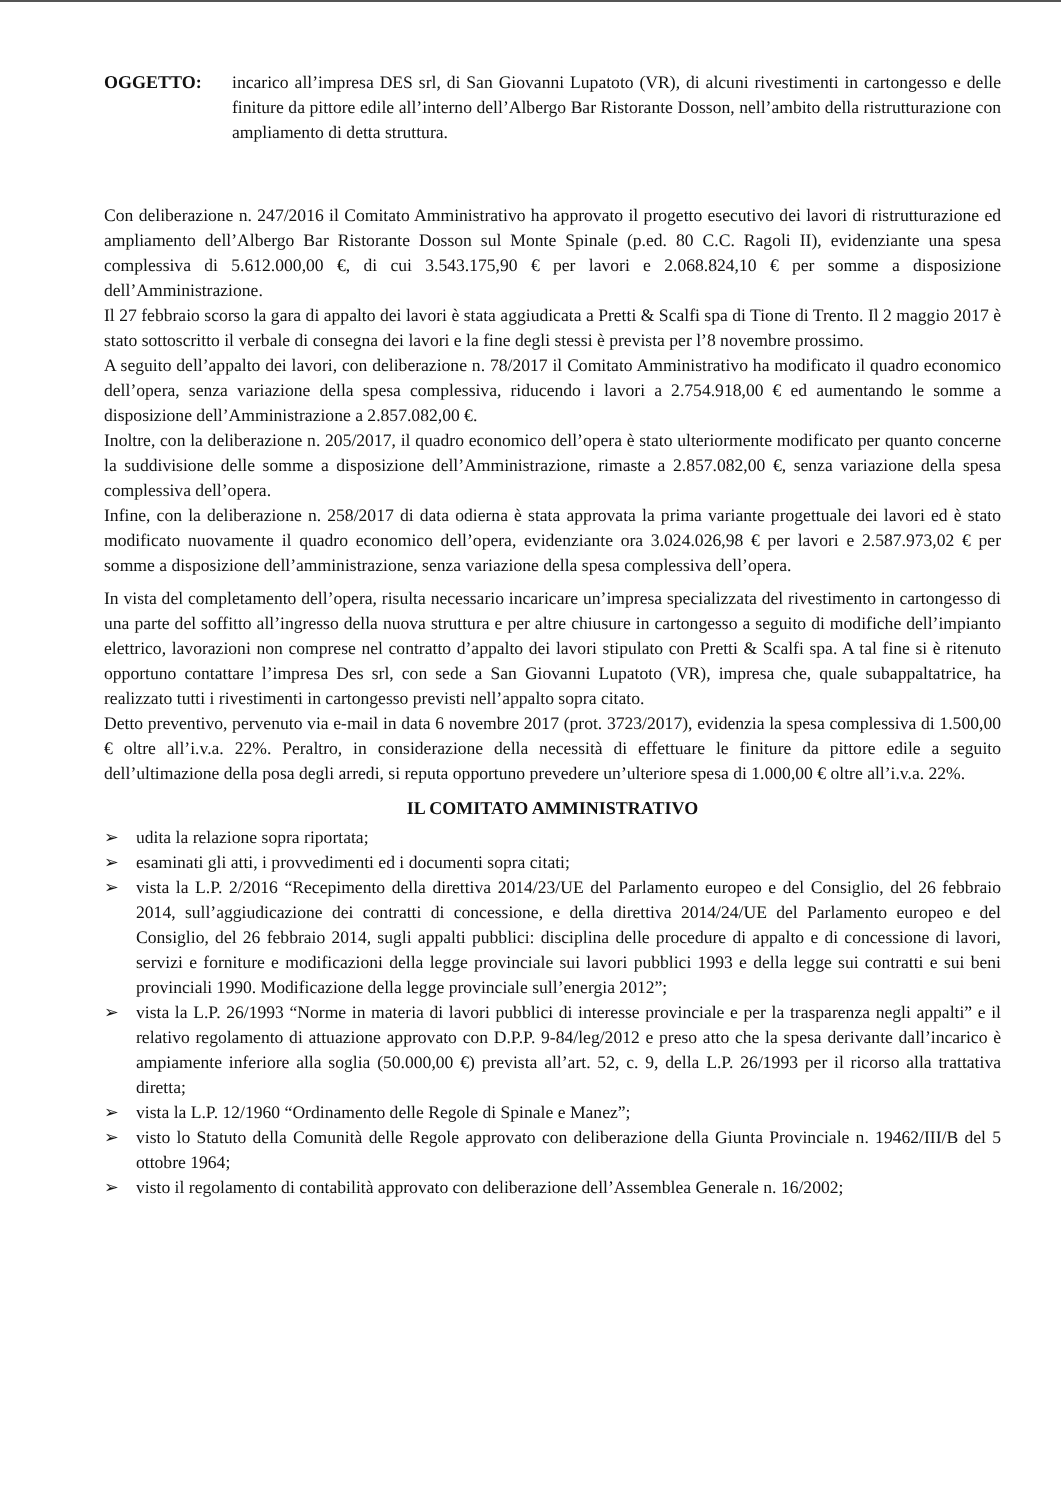OGGETTO: incarico all’impresa DES srl, di San Giovanni Lupatoto (VR), di alcuni rivestimenti in cartongesso e delle finiture da pittore edile all’interno dell’Albergo Bar Ristorante Dosson, nell’ambito della ristrutturazione con ampliamento di detta struttura.
Con deliberazione n. 247/2016 il Comitato Amministrativo ha approvato il progetto esecutivo dei lavori di ristrutturazione ed ampliamento dell’Albergo Bar Ristorante Dosson sul Monte Spinale (p.ed. 80 C.C. Ragoli II), evidenziante una spesa complessiva di 5.612.000,00 €, di cui 3.543.175,90 € per lavori e 2.068.824,10 € per somme a disposizione dell’Amministrazione.
Il 27 febbraio scorso la gara di appalto dei lavori è stata aggiudicata a Pretti & Scalfi spa di Tione di Trento. Il 2 maggio 2017 è stato sottoscritto il verbale di consegna dei lavori e la fine degli stessi è prevista per l’8 novembre prossimo.
A seguito dell’appalto dei lavori, con deliberazione n. 78/2017 il Comitato Amministrativo ha modificato il quadro economico dell’opera, senza variazione della spesa complessiva, riducendo i lavori a 2.754.918,00 € ed aumentando le somme a disposizione dell’Amministrazione a 2.857.082,00 €.
Inoltre, con la deliberazione n. 205/2017, il quadro economico dell’opera è stato ulteriormente modificato per quanto concerne la suddivisione delle somme a disposizione dell’Amministrazione, rimaste a 2.857.082,00 €, senza variazione della spesa complessiva dell’opera.
Infine, con la deliberazione n. 258/2017 di data odierna è stata approvata la prima variante progettuale dei lavori ed è stato modificato nuovamente il quadro economico dell’opera, evidenziante ora 3.024.026,98 € per lavori e 2.587.973,02 € per somme a disposizione dell’amministrazione, senza variazione della spesa complessiva dell’opera.
In vista del completamento dell’opera, risulta necessario incaricare un’impresa specializzata del rivestimento in cartongesso di una parte del soffitto all’ingresso della nuova struttura e per altre chiusure in cartongesso a seguito di modifiche dell’impianto elettrico, lavorazioni non comprese nel contratto d’appalto dei lavori stipulato con Pretti & Scalfi spa. A tal fine si è ritenuto opportuno contattare l’impresa Des srl, con sede a San Giovanni Lupatoto (VR), impresa che, quale subappaltatrice, ha realizzato tutti i rivestimenti in cartongesso previsti nell’appalto sopra citato.
Detto preventivo, pervenuto via e-mail in data 6 novembre 2017 (prot. 3723/2017), evidenzia la spesa complessiva di 1.500,00 € oltre all’i.v.a. 22%. Peraltro, in considerazione della necessità di effettuare le finiture da pittore edile a seguito dell’ultimazione della posa degli arredi, si reputa opportuno prevedere un’ulteriore spesa di 1.000,00 € oltre all’i.v.a. 22%.
IL COMITATO AMMINISTRATIVO
➢ udita la relazione sopra riportata;
➢ esaminati gli atti, i provvedimenti ed i documenti sopra citati;
➢ vista la L.P. 2/2016 “Recepimento della direttiva 2014/23/UE del Parlamento europeo e del Consiglio, del 26 febbraio 2014, sull’aggiudicazione dei contratti di concessione, e della direttiva 2014/24/UE del Parlamento europeo e del Consiglio, del 26 febbraio 2014, sugli appalti pubblici: disciplina delle procedure di appalto e di concessione di lavori, servizi e forniture e modificazioni della legge provinciale sui lavori pubblici 1993 e della legge sui contratti e sui beni provinciali 1990. Modificazione della legge provinciale sull’energia 2012”;
➢ vista la L.P. 26/1993 “Norme in materia di lavori pubblici di interesse provinciale e per la trasparenza negli appalti” e il relativo regolamento di attuazione approvato con D.P.P. 9-84/leg/2012 e preso atto che la spesa derivante dall’incarico è ampiamente inferiore alla soglia (50.000,00 €) prevista all’art. 52, c. 9, della L.P. 26/1993 per il ricorso alla trattativa diretta;
➢ vista la L.P. 12/1960 “Ordinamento delle Regole di Spinale e Manez”;
➢ visto lo Statuto della Comunità delle Regole approvato con deliberazione della Giunta Provinciale n. 19462/III/B del 5 ottobre 1964;
➢ visto il regolamento di contabilità approvato con deliberazione dell’Assemblea Generale n. 16/2002;